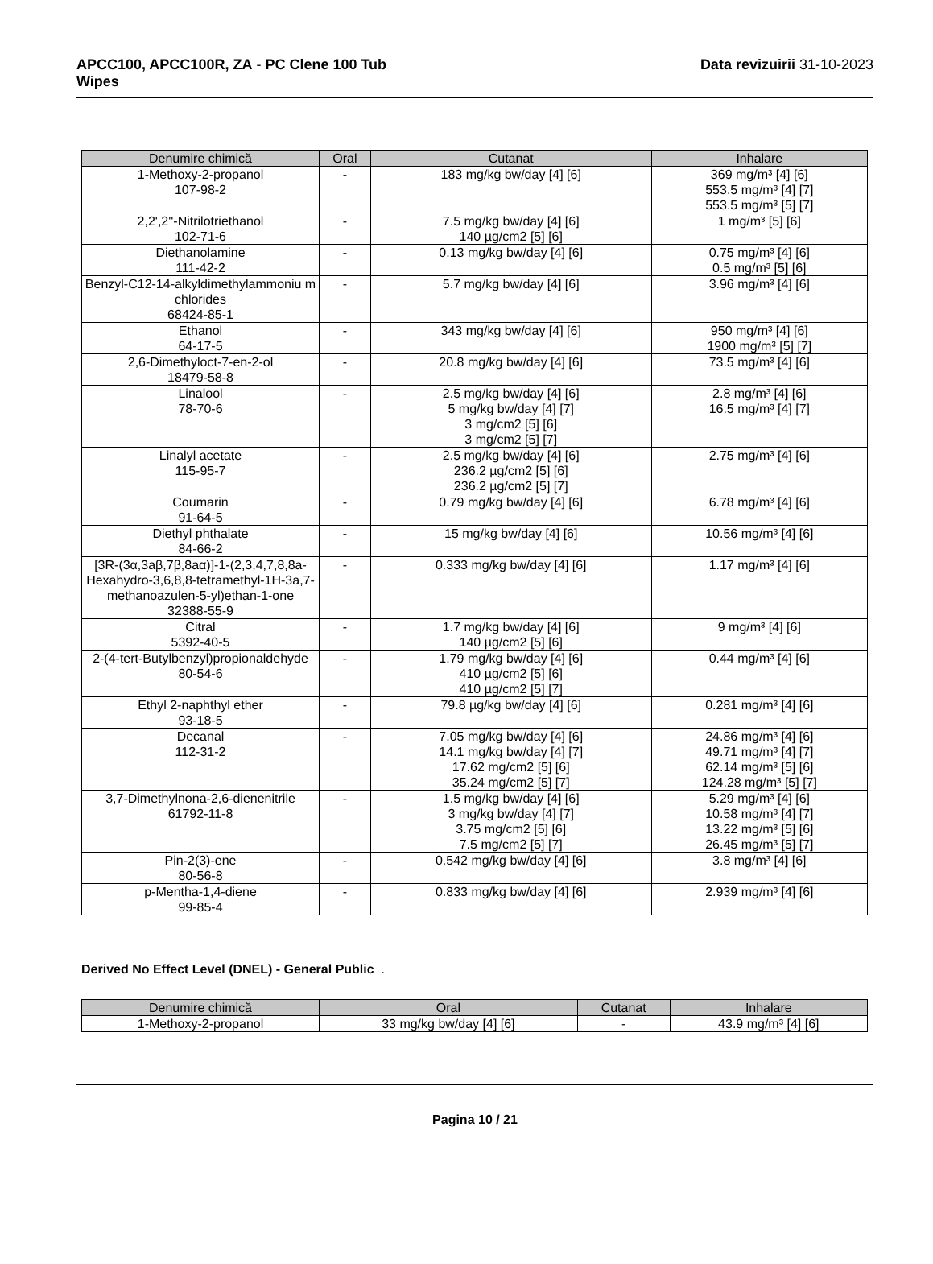APCC100, APCC100R, ZA - PC Clene 100 Tub
Wipes
Data revizuirii 31-10-2023
| Denumire chimică | Oral | Cutanat | Inhalare |
| --- | --- | --- | --- |
| 1-Methoxy-2-propanol 107-98-2 | - | 183 mg/kg bw/day [4] [6] | 369 mg/m³ [4] [6] 553.5 mg/m³ [4] [7] 553.5 mg/m³ [5] [7] |
| 2,2',2''-Nitrilotriethanol 102-71-6 | - | 7.5 mg/kg bw/day [4] [6] 140 µg/cm2 [5] [6] | 1 mg/m³ [5] [6] |
| Diethanolamine 111-42-2 | - | 0.13 mg/kg bw/day [4] [6] | 0.75 mg/m³ [4] [6] 0.5 mg/m³ [5] [6] |
| Benzyl-C12-14-alkyldimethylammoniu m chlorides 68424-85-1 | - | 5.7 mg/kg bw/day [4] [6] | 3.96 mg/m³ [4] [6] |
| Ethanol 64-17-5 | - | 343 mg/kg bw/day [4] [6] | 950 mg/m³ [4] [6] 1900 mg/m³ [5] [7] |
| 2,6-Dimethyloct-7-en-2-ol 18479-58-8 | - | 20.8 mg/kg bw/day [4] [6] | 73.5 mg/m³ [4] [6] |
| Linalool 78-70-6 | - | 2.5 mg/kg bw/day [4] [6] 5 mg/kg bw/day [4] [7] 3 mg/cm2 [5] [6] 3 mg/cm2 [5] [7] | 2.8 mg/m³ [4] [6] 16.5 mg/m³ [4] [7] |
| Linalyl acetate 115-95-7 | - | 2.5 mg/kg bw/day [4] [6] 236.2 µg/cm2 [5] [6] 236.2 µg/cm2 [5] [7] | 2.75 mg/m³ [4] [6] |
| Coumarin 91-64-5 | - | 0.79 mg/kg bw/day [4] [6] | 6.78 mg/m³ [4] [6] |
| Diethyl phthalate 84-66-2 | - | 15 mg/kg bw/day [4] [6] | 10.56 mg/m³ [4] [6] |
| [3R-(3α,3aβ,7β,8aα)]-1-(2,3,4,7,8,8a-Hexahydro-3,6,8,8-tetramethyl-1H-3a,7-methanoazulen-5-yl)ethan-1-one 32388-55-9 | - | 0.333 mg/kg bw/day [4] [6] | 1.17 mg/m³ [4] [6] |
| Citral 5392-40-5 | - | 1.7 mg/kg bw/day [4] [6] 140 µg/cm2 [5] [6] | 9 mg/m³ [4] [6] |
| 2-(4-tert-Butylbenzyl)propionaldehyde 80-54-6 | - | 1.79 mg/kg bw/day [4] [6] 410 µg/cm2 [5] [6] 410 µg/cm2 [5] [7] | 0.44 mg/m³ [4] [6] |
| Ethyl 2-naphthyl ether 93-18-5 | - | 79.8 µg/kg bw/day [4] [6] | 0.281 mg/m³ [4] [6] |
| Decanal 112-31-2 | - | 7.05 mg/kg bw/day [4] [6] 14.1 mg/kg bw/day [4] [7] 17.62 mg/cm2 [5] [6] 35.24 mg/cm2 [5] [7] | 24.86 mg/m³ [4] [6] 49.71 mg/m³ [4] [7] 62.14 mg/m³ [5] [6] 124.28 mg/m³ [5] [7] |
| 3,7-Dimethylnona-2,6-dienenitrile 61792-11-8 | - | 1.5 mg/kg bw/day [4] [6] 3 mg/kg bw/day [4] [7] 3.75 mg/cm2 [5] [6] 7.5 mg/cm2 [5] [7] | 5.29 mg/m³ [4] [6] 10.58 mg/m³ [4] [7] 13.22 mg/m³ [5] [6] 26.45 mg/m³ [5] [7] |
| Pin-2(3)-ene 80-56-8 | - | 0.542 mg/kg bw/day [4] [6] | 3.8 mg/m³ [4] [6] |
| p-Mentha-1,4-diene 99-85-4 | - | 0.833 mg/kg bw/day [4] [6] | 2.939 mg/m³ [4] [6] |
Derived No Effect Level (DNEL) - General Public .
| Denumire chimică | Oral | Cutanat | Inhalare |
| --- | --- | --- | --- |
| 1-Methoxy-2-propanol | 33 mg/kg bw/day [4] [6] | - | 43.9 mg/m³ [4] [6] |
Pagina 10 / 21